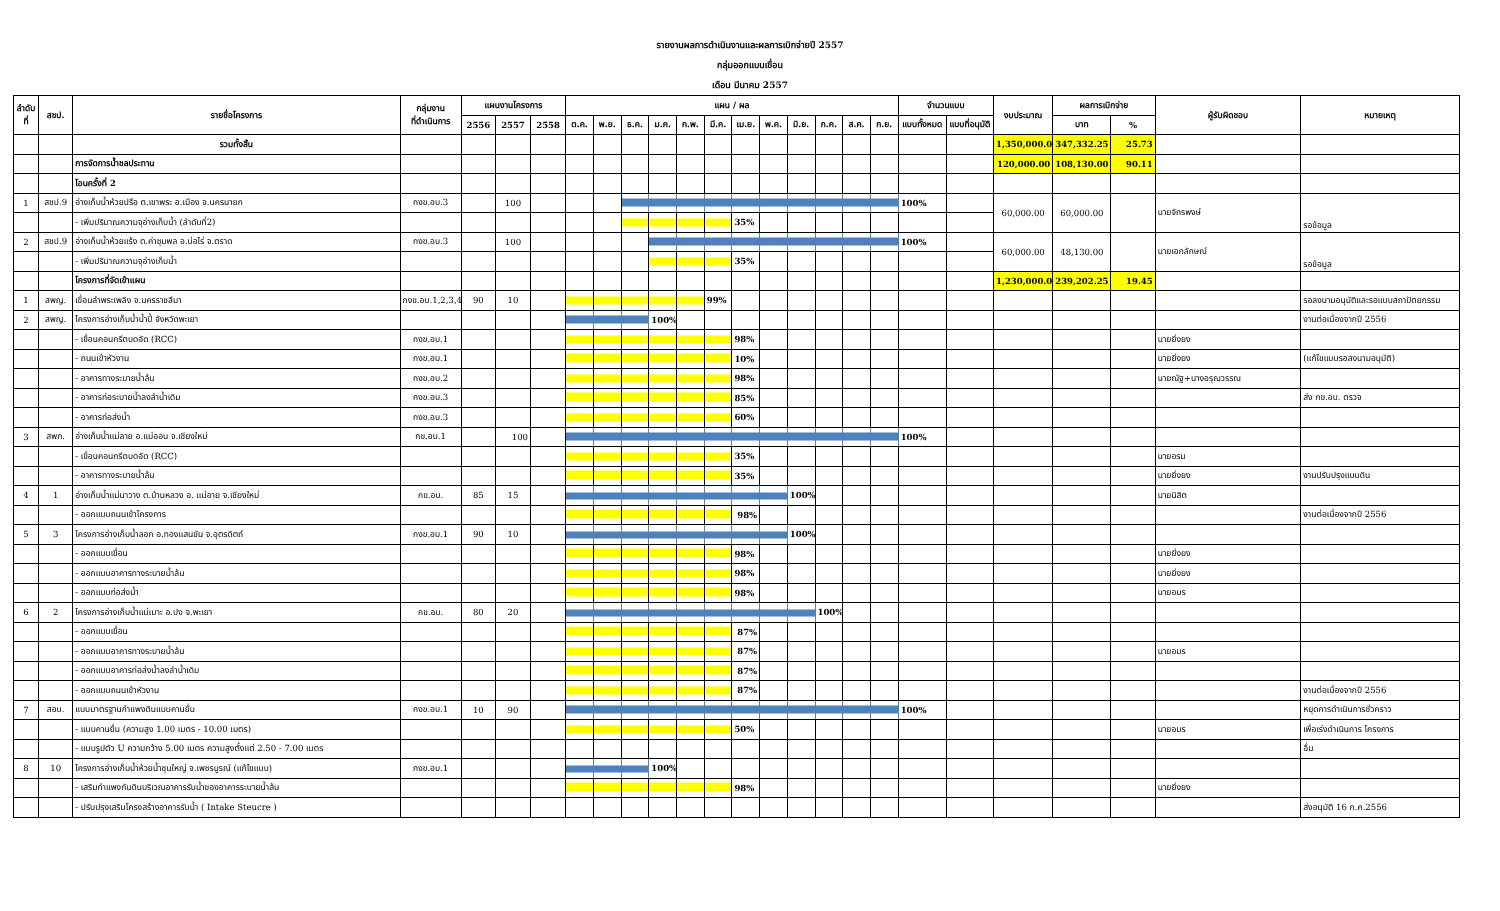รายงานผลการดำเนินงานและผลการเบิกจ่ายปี 2557
กลุ่มออกแบบเขื่อน
เดือน มีนาคม 2557
| ลำดับ ที่ | สชป. | รายชื่อโครงการ | กลุ่มงาน ที่ดำเนินการ | แผนงานโครงการ | | | แผน / ผล | | | | | | | | | | | | จำนวนแบบ | | งบประมาณ | ผลการเบิกจ่าย | | ผู้รับผิดชอบ | หมายเหตุ |
| --- | --- | --- | --- | --- | --- | --- | --- | --- | --- | --- | --- | --- | --- | --- | --- | --- | --- | --- | --- | --- | --- | --- | --- | --- | --- |
| | | | | 2556 | 2557 | 2558 | ต.ค. | พ.ย. | ธ.ค. | ม.ค. | ก.พ. | มี.ค. | เม.ย. | พ.ค. | มิ.ย. | ก.ค. | ส.ค. | ก.ย. | แบบทั้งหมด | แบบที่อนุมัติ | | บาท | % | | |
| | | รวมทั้งสิ้น | | | | | | | | | | | | | | | | | | | 1,350,000.00 | 347,332.25 | 25.73 | | |
| | | การจัดการน้ำชลประทาน | | | | | | | | | | | | | | | | | | | 120,000.00 | 108,130.00 | 90.11 | | |
| | | โอนครั้งที่ 2 | | | | | | | | | | | | | | | | | | | | | | | |
| 1 | สชป.9 | อ่างเก็บน้ำห้วยปรือ ต.เขาพระ อ.เมือง จ.นครนายก | กงข.อบ.3 | | 100 | | | | | | | | | | | | | | 100% | | 60,000.00 | 60,000.00 | | นายจักรพงษ์ | รอข้อมูล |
| | | - เพิ่มปริมาณความจุอ่างเก็บน้ำ (ลำดับที่2) | | | | | | | | | | | 35% | | | | | | | | | | | | |
| 2 | สชป.9 | อ่างเก็บน้ำห้วยแร้ง ต.ค่าชุมพล อ.บ่อไร่ จ.ตราด | กงข.อบ.3 | | 100 | | | | | | | | | | | | | | 100% | | 60,000.00 | 48,130.00 | | นายเอกลักษณ์ | รอข้อมูล |
| | | - เพิ่มปริมาณความจุอ่างเก็บน้ำ | | | | | | | | | | | 35% | | | | | | | | | | | | |
| | | โครงการที่จัดเข้าแผน | | | | | | | | | | | | | | | | | | | 1,230,000.00 | 239,202.25 | 19.45 | | |
| 1 | สพญ. | เขื่อนลำพระเพลิง จ.นครราชสีมา | กงข.อบ.1,2,3,4 | 90 | 10 | | | | | | | 99% | | | | | | | | | | | | | รอลงนามอนุมัติและรอแบบสถาปัตยกรรม |
| 2 | สพญ. | โครงการอ่างเก็บน้ำน้ำปี้ จังหวัดพะเยา | | | | | | | | 100% | | | | | | | | | | | | | | | งานต่อเนื่องจากปี 2556 |
| | | - เขื่อนคอนกรีตบดอัด (RCC) | กงข.อบ.1 | | | | | | | | | | 98% | | | | | | | | | | | นายยิ่งยง | |
| | | - ถนนเข้าหัวงาน | กงข.อบ.1 | | | | | | | | | | 10% | | | | | | | | | | | นายยิ่งยง | (แก้ไขแบบรอลงนามอนุมัติ) |
| | | - อาคารทางระบายน้ำล้น | กงข.อบ.2 | | | | | | | | | | 98% | | | | | | | | | | | นายณัฐ+นางอรุณวรรณ | |
| | | - อาคารท่อระบายน้ำลงลำน้ำเดิม | กงข.อบ.3 | | | | | | | | | | 85% | | | | | | | | | | | | ส่ง กข.อบ. ตรวจ |
| | | - อาคารท่อส่งน้ำ | กงข.อบ.3 | | | | | | | | | | 60% | | | | | | | | | | | | |
| 3 | สพก. | อ่างเก็บน้ำแม่ลาย อ.แม่ออน จ.เชียงใหม่ | กข.อบ.1 | | 100 | | | | | | | | | | | | | | 100% | | | | | | |
| | | - เขื่อนคอนกรีตบดอัด (RCC) | | | | | | | | | | | 35% | | | | | | | | | | | นายอรม | |
| | | - อาคารทางระบายน้ำล้น | | | | | | | | | | | 35% | | | | | | | | | | | นายยิ่งยง | งานปรับปรุงแบบดิน |
| 4 | 1 | อ่างเก็บน้ำแม่นาวาง ต.บ้านหลวง อ. แม่อาย จ.เชียงใหม่ | กข.อบ. | 85 | 15 | | | | | | | | | | 100% | | | | | | | | | นายนิสิต | |
| | | - ออกแบบถนนเข้าโครงการ | | | | | | | | | | | 98% | | | | | | | | | | | | งานต่อเนื่องจากปี 2556 |
| 5 | 3 | โครงการอ่างเก็บน้ำลอก อ.ทองแสนขัน จ.อุตรดิตถ์ | กงข.อบ.1 | 90 | 10 | | | | | | | | | | 100% | | | | | | | | | | |
| | | - ออกแบบเขื่อน | | | | | | | | | | | 98% | | | | | | | | | | | นายยิ่งยง | |
| | | - ออกแบบอาคารทางระบายน้ำล้น | | | | | | | | | | | 98% | | | | | | | | | | | นายยิ่งยง | |
| | | - ออกแบบท่อส่งน้ำ | | | | | | | | | | | 98% | | | | | | | | | | | นายอมร | |
| 6 | 2 | โครงการอ่างเก็บน้ำแม่เมาะ อ.ปง จ.พะเยา | กข.อบ. | 80 | 20 | | | | | | | | | | | 100% | | | | | | | | | |
| | | - ออกแบบเขื่อน | | | | | | | | | | | 87% | | | | | | | | | | | | |
| | | - ออกแบบอาคารทางระบายน้ำล้น | | | | | | | | | | | 87% | | | | | | | | | | | นายอมร | |
| | | - ออกแบบอาคารท่อส่งน้ำลงลำน้ำเดิม | | | | | | | | | | | 87% | | | | | | | | | | | | |
| | | - ออกแบบถนนเข้าหัวงาน | | | | | | | | | | | 87% | | | | | | | | | | | | งานต่อเนื่องจากปี 2556 |
| 7 | สอบ. | แบบมาตรฐานกำแพงดินแบบคานยื่น | กงข.อบ.1 | 10 | 90 | | | | | | | | | | | | | | 100% | | | | | | หยุดการดำเนินการชั่วคราว |
| | | - แบบคานยื่น (ความสูง 1.00 เมตร - 10.00 เมตร) | | | | | | | | | | | 50% | | | | | | | | | | | นายอมร | เพื่อเร่งดำเนินการ โครงการ |
| | | - แบบรูปตัว U ความกว้าง 5.00 เมตร ความสูงตั้งแต่ 2.50 - 7.00 เมตร | | | | | | | | | | | | | | | | | | | | | | | อื่น |
| 8 | 10 | โครงการอ่างเก็บน้ำห้วยน้ำซุนใหญ่ จ.เพชรบูรณ์ (แก้ไขแบบ) | กงข.อบ.1 | | | | | | | 100% | | | | | | | | | | | | | | | |
| | | - เสริมกำแพงกันดินบริเวณอาคารรับน้ำของอาคารระบายน้ำล้น | | | | | | | | | | | 98% | | | | | | | | | | | นายยิ่งยง | |
| | | - ปรับปรุงเสริมโครงสร้างอาคารรับน้ำ ( Intake Steucre ) | | | | | | | | | | | | | | | | | | | | | | | ส่งอนุมัติ 16 ก.ค.2556 |